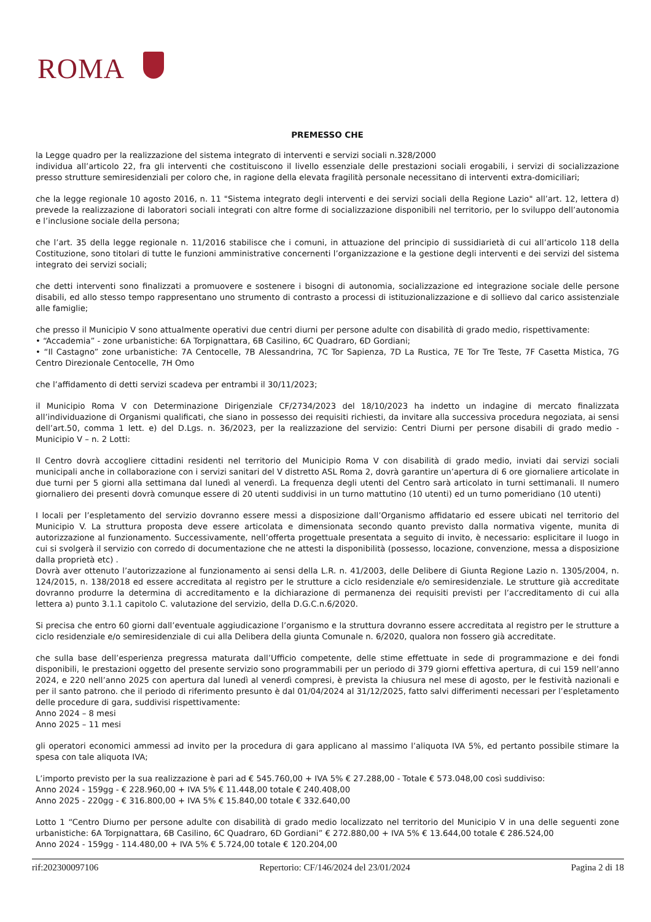ROMA
PREMESSO CHE
la Legge quadro per la realizzazione del sistema integrato di interventi e servizi sociali n.328/2000
individua all’articolo 22, fra gli interventi che costituiscono il livello essenziale delle prestazioni sociali erogabili, i servizi di socializzazione presso strutture semiresidenziali per coloro che, in ragione della elevata fragilità personale necessitano di interventi extra-domiciliari;
che la legge regionale 10 agosto 2016, n. 11 "Sistema integrato degli interventi e dei servizi sociali della Regione Lazio" all’art. 12, lettera d) prevede la realizzazione di laboratori sociali integrati con altre forme di socializzazione disponibili nel territorio, per lo sviluppo dell’autonomia e l’inclusione sociale della persona;
che l’art. 35 della legge regionale n. 11/2016 stabilisce che i comuni, in attuazione del principio di sussidiarietà di cui all’articolo 118 della Costituzione, sono titolari di tutte le funzioni amministrative concernenti l’organizzazione e la gestione degli interventi e dei servizi del sistema integrato dei servizi sociali;
che detti interventi sono finalizzati a promuovere e sostenere i bisogni di autonomia, socializzazione ed integrazione sociale delle persone disabili, ed allo stesso tempo rappresentano uno strumento di contrasto a processi di istituzionalizzazione e di sollievo dal carico assistenziale alle famiglie;
che presso il Municipio V sono attualmente operativi due centri diurni per persone adulte con disabilità di grado medio, rispettivamente:
• “Accademia” - zone urbanistiche: 6A Torpignattara, 6B Casilino, 6C Quadraro, 6D Gordiani;
• “Il Castagno” zone urbanistiche: 7A Centocelle, 7B Alessandrina, 7C Tor Sapienza, 7D La Rustica, 7E Tor Tre Teste, 7F Casetta Mistica, 7G Centro Direzionale Centocelle, 7H Omo
che l’affidamento di detti servizi scadeva per entrambi il 30/11/2023;
il Municipio Roma V con Determinazione Dirigenziale CF/2734/2023 del 18/10/2023 ha indetto un indagine di mercato finalizzata all’individuazione di Organismi qualificati, che siano in possesso dei requisiti richiesti, da invitare alla successiva procedura negoziata, ai sensi dell’art.50, comma 1 lett. e) del D.Lgs. n. 36/2023, per la realizzazione del servizio: Centri Diurni per persone disabili di grado medio - Municipio V – n. 2 Lotti:
Il Centro dovrà accogliere cittadini residenti nel territorio del Municipio Roma V con disabilità di grado medio, inviati dai servizi sociali municipali anche in collaborazione con i servizi sanitari del V distretto ASL Roma 2, dovrà garantire un’apertura di 6 ore giornaliere articolate in due turni per 5 giorni alla settimana dal lunedì al venerdì. La frequenza degli utenti del Centro sarà articolato in turni settimanali. Il numero giornaliero dei presenti dovrà comunque essere di 20 utenti suddivisi in un turno mattutino (10 utenti) ed un turno pomeridiano (10 utenti)
I locali per l’espletamento del servizio dovranno essere messi a disposizione dall’Organismo affidatario ed essere ubicati nel territorio del Municipio V. La struttura proposta deve essere articolata e dimensionata secondo quanto previsto dalla normativa vigente, munita di autorizzazione al funzionamento. Successivamente, nell’offerta progettuale presentata a seguito di invito, è necessario: esplicitare il luogo in cui si svolgerà il servizio con corredo di documentazione che ne attesti la disponibilità (possesso, locazione, convenzione, messa a disposizione dalla proprietà etc) .
Dovrà aver ottenuto l’autorizzazione al funzionamento ai sensi della L.R. n. 41/2003, delle Delibere di Giunta Regione Lazio n. 1305/2004, n. 124/2015, n. 138/2018 ed essere accreditata al registro per le strutture a ciclo residenziale e/o semiresidenziale. Le strutture già accreditate dovranno produrre la determina di accreditamento e la dichiarazione di permanenza dei requisiti previsti per l’accreditamento di cui alla lettera a) punto 3.1.1 capitolo C. valutazione del servizio, della D.G.C.n.6/2020.
Si precisa che entro 60 giorni dall’eventuale aggiudicazione l’organismo e la struttura dovranno essere accreditata al registro per le strutture a ciclo residenziale e/o semiresidenziale di cui alla Delibera della giunta Comunale n. 6/2020, qualora non fossero già accreditate.
che sulla base dell’esperienza pregressa maturata dall’Ufficio competente, delle stime effettuate in sede di programmazione e dei fondi disponibili, le prestazioni oggetto del presente servizio sono programmabili per un periodo di 379 giorni effettiva apertura, di cui 159 nell’anno 2024, e 220 nell’anno 2025 con apertura dal lunedì al venerdì compresi, è prevista la chiusura nel mese di agosto, per le festività nazionali e per il santo patrono. che il periodo di riferimento presunto è dal 01/04/2024 al 31/12/2025, fatto salvi differimenti necessari per l’espletamento delle procedure di gara, suddivisi rispettivamente:
Anno 2024 – 8 mesi
Anno 2025 – 11 mesi
gli operatori economici ammessi ad invito per la procedura di gara applicano al massimo l’aliquota IVA 5%, ed pertanto possibile stimare la spesa con tale aliquota IVA;
L’importo previsto per la sua realizzazione è pari ad € 545.760,00 + IVA 5% € 27.288,00 - Totale € 573.048,00 così suddiviso:
Anno 2024 - 159gg - € 228.960,00 + IVA 5% € 11.448,00 totale € 240.408,00
Anno 2025 - 220gg - € 316.800,00 + IVA 5% € 15.840,00 totale € 332.640,00
Lotto 1 “Centro Diurno per persone adulte con disabilità di grado medio localizzato nel territorio del Municipio V in una delle seguenti zone urbanistiche: 6A Torpignattara, 6B Casilino, 6C Quadraro, 6D Gordiani” € 272.880,00 + IVA 5% € 13.644,00 totale € 286.524,00
Anno 2024 - 159gg - 114.480,00 + IVA 5% € 5.724,00 totale € 120.204,00
rif:202300097106 Repertorio: CF/146/2024 del 23/01/2024 Pagina 2 di 18